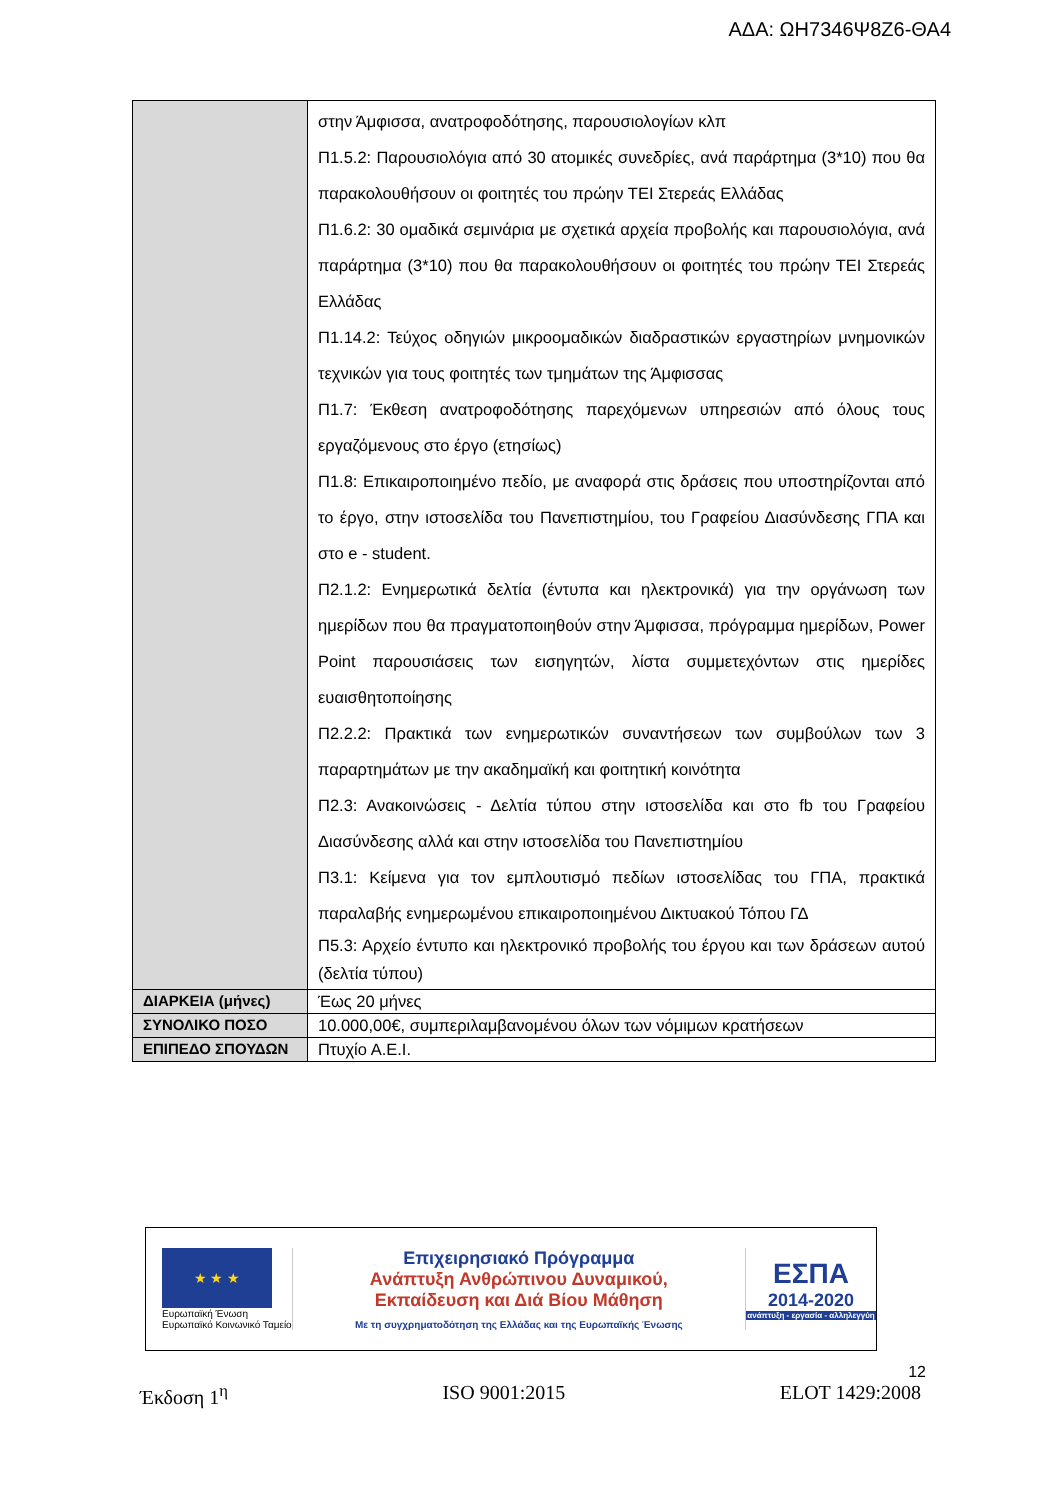ΑΔΑ: ΩΗ7346Ψ8Ζ6-ΘΑ4
| | στην Άμφισσα, ανατροφοδότησης, παρουσιολογίων κλπ Π1.5.2: Παρουσιολόγια από 30 ατομικές συνεδρίες, ανά παράρτημα (3*10) που θα παρακολουθήσουν οι φοιτητές του πρώην ΤΕΙ Στερεάς Ελλάδας Π1.6.2: 30 ομαδικά σεμινάρια με σχετικά αρχεία προβολής και παρουσιολόγια, ανά παράρτημα (3*10) που θα παρακολουθήσουν οι φοιτητές του πρώην ΤΕΙ Στερεάς Ελλάδας Π1.14.2: Τεύχος οδηγιών μικροομαδικών διαδραστικών εργαστηρίων μνημονικών τεχνικών για τους φοιτητές των τμημάτων της Άμφισσας Π1.7: Έκθεση ανατροφοδότησης παρεχόμενων υπηρεσιών από όλους τους εργαζόμενους στο έργο (ετησίως) Π1.8: Επικαιροποιημένο πεδίο, με αναφορά στις δράσεις που υποστηρίζονται από το έργο, στην ιστοσελίδα του Πανεπιστημίου, του Γραφείου Διασύνδεσης ΓΠΑ και στο e - student. Π2.1.2: Ενημερωτικά δελτία (έντυπα και ηλεκτρονικά) για την οργάνωση των ημερίδων που θα πραγματοποιηθούν στην Άμφισσα, πρόγραμμα ημερίδων, Power Point παρουσιάσεις των εισηγητών, λίστα συμμετεχόντων στις ημερίδες ευαισθητοποίησης Π2.2.2: Πρακτικά των ενημερωτικών συναντήσεων των συμβούλων των 3 παραρτημάτων με την ακαδημαϊκή και φοιτητική κοινότητα Π2.3: Ανακοινώσεις - Δελτία τύπου στην ιστοσελίδα και στο fb του Γραφείου Διασύνδεσης αλλά και στην ιστοσελίδα του Πανεπιστημίου Π3.1: Κείμενα για τον εμπλουτισμό πεδίων ιστοσελίδας του ΓΠΑ, πρακτικά παραλαβής ενημερωμένου επικαιροποιημένου Δικτυακού Τόπου ΓΔ Π5.3: Αρχείο έντυπο και ηλεκτρονικό προβολής του έργου και των δράσεων αυτού (δελτία τύπου) |
| ΔΙΑΡΚΕΙΑ (μήνες) | Έως 20 μήνες |
| ΣΥΝΟΛΙΚΟ ΠΟΣΟ | 10.000,00€, συμπεριλαμβανομένου όλων των νόμιμων κρατήσεων |
| ΕΠΙΠΕΔΟ ΣΠΟΥΔΩΝ | Πτυχίο Α.Ε.Ι. |
★ ★ ★
Ευρωπαϊκή Ένωση
Ευρωπαϊκό Κοινωνικό Ταμείο
Επιχειρησιακό Πρόγραμμα
Ανάπτυξη Ανθρώπινου Δυναμικού,
Εκπαίδευση και Διά Βίου Μάθηση
Με τη συγχρηματοδότηση της Ελλάδας και της Ευρωπαϊκής Ένωσης
ΕΣΠΑ
2014-2020
ανάπτυξη - εργασία - αλληλεγγύη
12
Έκδοση 1<sup>η</sup> ISO 9001:2015 ELOT 1429:2008